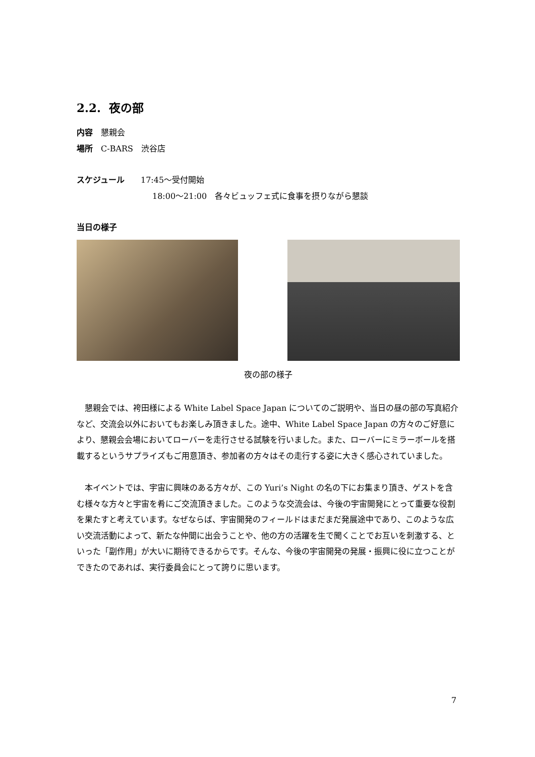2.2. 夜の部
内容　懇親会
場所　C-BARS　渋谷店
スケジュール　　17:45～受付開始
18:00～21:00　各々ビュッフェ式に食事を摂りながら懇談
当日の様子
夜の部の様子
　懇親会では、袴田様による White Label Space Japan についてのご説明や、当日の昼の部の写真紹介など、交流会以外においてもお楽しみ頂きました。途中、White Label Space Japan の方々のご好意により、懇親会会場においてローバーを走行させる試験を行いました。また、ローバーにミラーボールを搭載するというサプライズもご用意頂き、参加者の方々はその走行する姿に大きく感心されていました。
　本イベントでは、宇宙に興味のある方々が、この Yuri’s Night の名の下にお集まり頂き、ゲストを含む様々な方々と宇宙を肴にご交流頂きました。このような交流会は、今後の宇宙開発にとって重要な役割を果たすと考えています。なぜならば、宇宙開発のフィールドはまだまだ発展途中であり、このような広い交流活動によって、新たな仲間に出会うことや、他の方の活躍を生で聞くことでお互いを刺激する、といった「副作用」が大いに期待できるからです。そんな、今後の宇宙開発の発展・振興に役に立つことができたのであれば、実行委員会にとって誇りに思います。
7